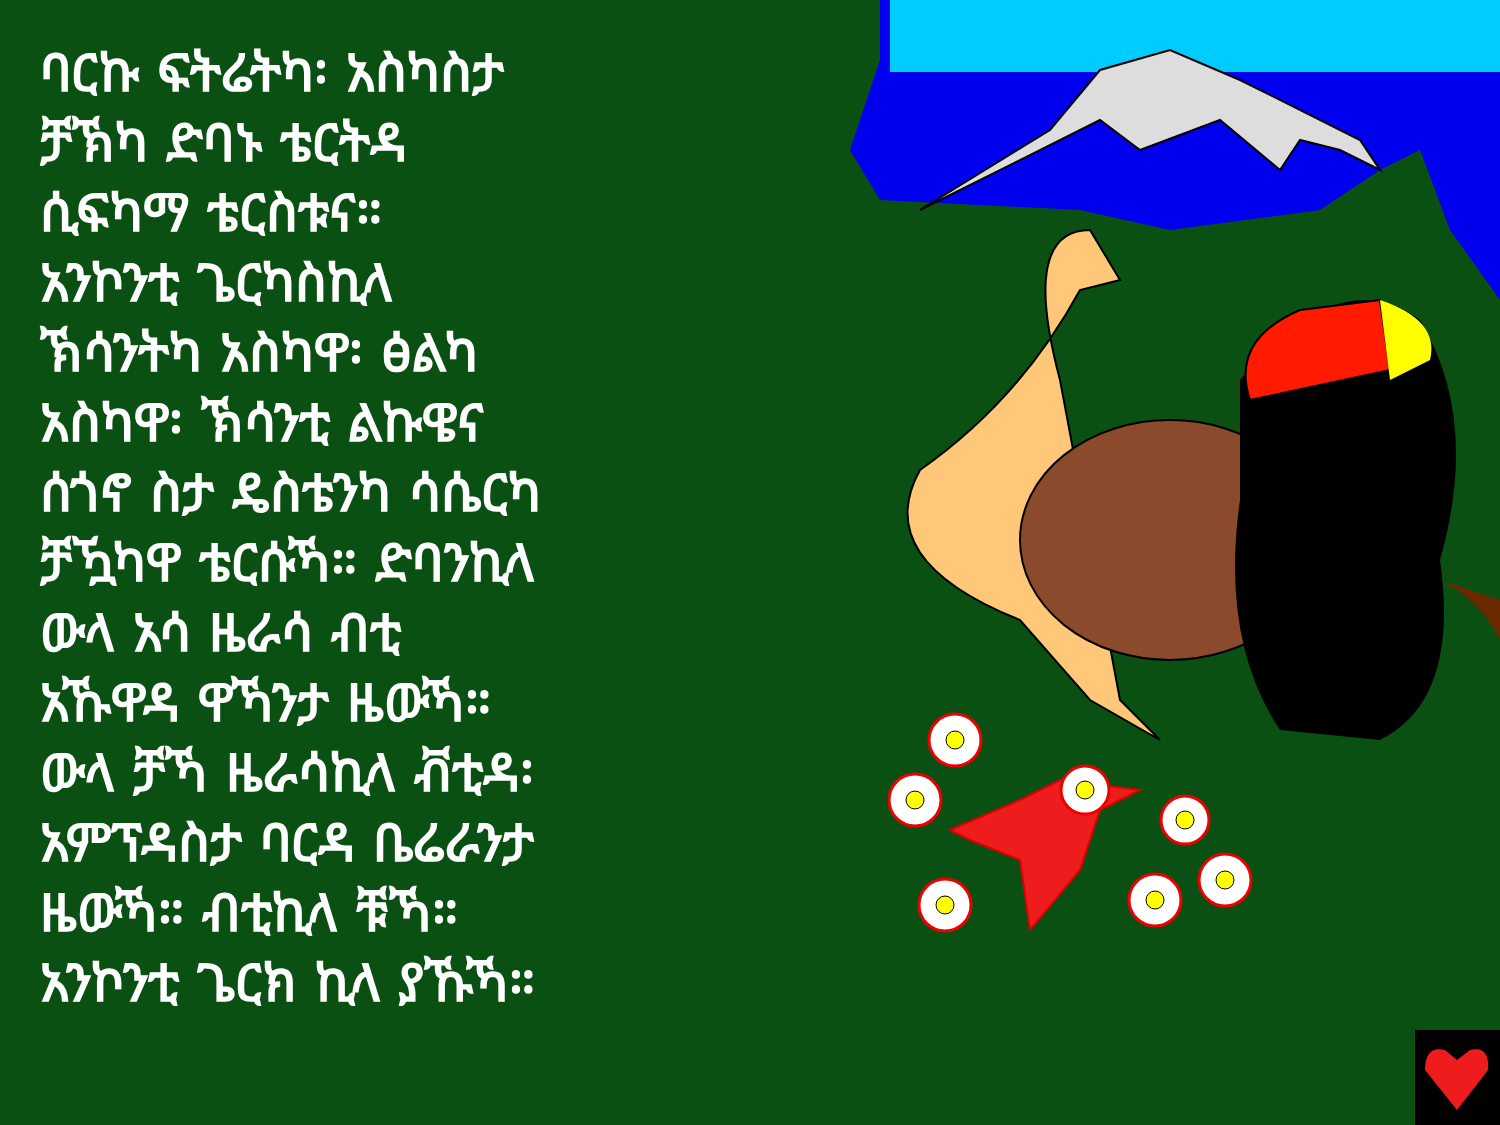ባርኩ ፍትሬትካ፡ አስካስታ
ቻኽካ ድባኑ ቴርትዳ
ሲፍካማ ቴርስቱና።
አንኮንቲ ጌርካስኪላ
ኽሳንትካ አስካዋ፡ ፅልካ
አስካዋ፡ ኽሳንቲ ልኩዌና
ሰጎኖ ስታ ዴስቴንካ ሳሴርካ
ቻዃካዋ ቴርሱኻ። ድባንኪላ
ውላ አሳ ዜራሳ ብቲ
አኹዋዳ ዋኻንታ ዜውኻ።
ውላ ቻኻ ዜራሳኪላ ቭቲዳ፡
አምፕዳስታ ባርዳ ቤሬራንታ
ዜውኻ። ብቲኪላ ቹኻ።
አንኮንቲ ጌርክ ኪላ ያኹኻ።